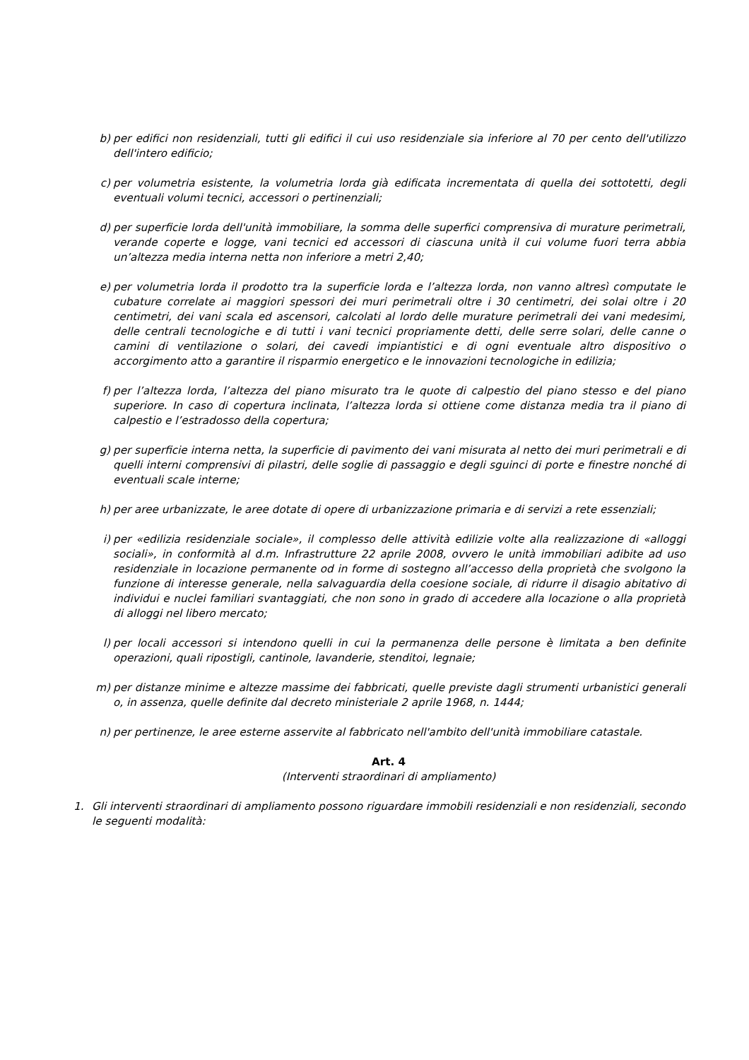b) per edifici non residenziali, tutti gli edifici il cui uso residenziale sia inferiore al 70 per cento dell'utilizzo dell'intero edificio;
c) per volumetria esistente, la volumetria lorda già edificata incrementata di quella dei sottotetti, degli eventuali volumi tecnici, accessori o pertinenziali;
d) per superficie lorda dell'unità immobiliare, la somma delle superfici comprensiva di murature perimetrali, verande coperte e logge, vani tecnici ed accessori di ciascuna unità il cui volume fuori terra abbia un’altezza media interna netta non inferiore a metri 2,40;
e) per volumetria lorda il prodotto tra la superficie lorda e l’altezza lorda, non vanno altresì computate le cubature correlate ai maggiori spessori dei muri perimetrali oltre i 30 centimetri, dei solai oltre i 20 centimetri, dei vani scala ed ascensori, calcolati al lordo delle murature perimetrali dei vani medesimi, delle centrali tecnologiche e di tutti i vani tecnici propriamente detti, delle serre solari, delle canne o camini di ventilazione o solari, dei cavedi impiantistici e di ogni eventuale altro dispositivo o accorgimento atto a garantire il risparmio energetico e le innovazioni tecnologiche in edilizia;
f) per l’altezza lorda, l’altezza del piano misurato tra le quote di calpestio del piano stesso e del piano superiore. In caso di copertura inclinata, l’altezza lorda si ottiene come distanza media tra il piano di calpestio e l’estradosso della copertura;
g) per superficie interna netta, la superficie di pavimento dei vani misurata al netto dei muri perimetrali e di quelli interni comprensivi di pilastri, delle soglie di passaggio e degli sguinci di porte e finestre nonché di eventuali scale interne;
h) per aree urbanizzate, le aree dotate di opere di urbanizzazione primaria e di servizi a rete essenziali;
i) per «edilizia residenziale sociale», il complesso delle attività edilizie volte alla realizzazione di «alloggi sociali», in conformità al d.m. Infrastrutture 22 aprile 2008, ovvero le unità immobiliari adibite ad uso residenziale in locazione permanente od in forme di sostegno all’accesso della proprietà che svolgono la funzione di interesse generale, nella salvaguardia della coesione sociale, di ridurre il disagio abitativo di individui e nuclei familiari svantaggiati, che non sono in grado di accedere alla locazione o alla proprietà di alloggi nel libero mercato;
l) per locali accessori si intendono quelli in cui la permanenza delle persone è limitata a ben definite operazioni, quali ripostigli, cantinole, lavanderie, stenditoi, legnaie;
m) per distanze minime e altezze massime dei fabbricati, quelle previste dagli strumenti urbanistici generali o, in assenza, quelle definite dal decreto ministeriale 2 aprile 1968, n. 1444;
n) per pertinenze, le aree esterne asservite al fabbricato nell'ambito dell'unità immobiliare catastale.
Art. 4
(Interventi straordinari di ampliamento)
1. Gli interventi straordinari di ampliamento possono riguardare immobili residenziali e non residenziali, secondo le seguenti modalità: